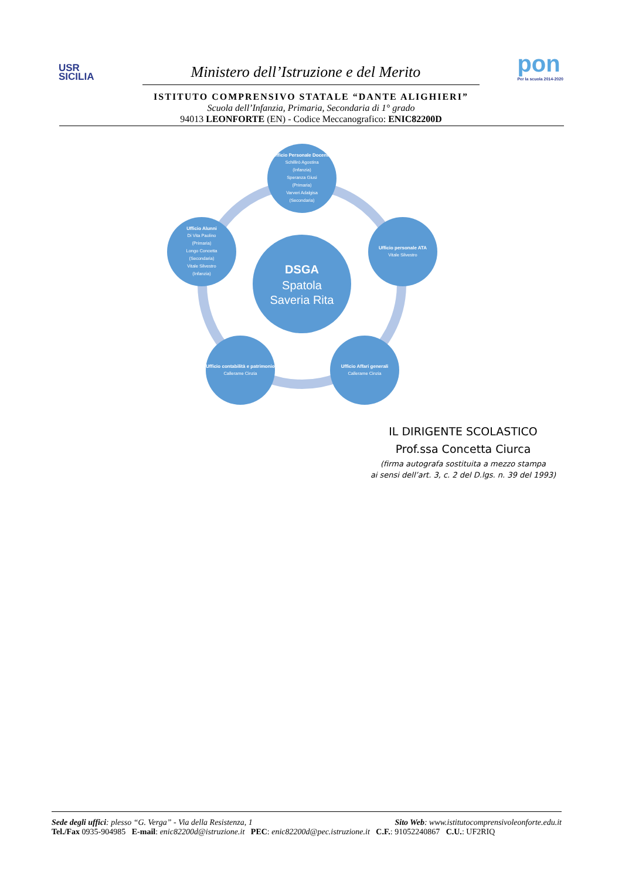USR
SICILIA
Ministero dell’Istruzione e del Merito
pon
Per la scuola 2014-2020
ISTITUTO COMPRENSIVO STATALE “DANTE ALIGHIERI”
Scuola dell’Infanzia, Primaria, Secondaria di 1° grado
94013 LEONFORTE (EN) - Codice Meccanografico: ENIC82200D
Ufficio Personale Docente
Schillirò Agostina
(Infanzia)
Speranza Giusi
(Primaria)
Varveri Adalgisa
(Secondaria)
Ufficio personale ATA
Vitale Silvestro
Ufficio Alunni
Di Vita Paolino
(Primaria)
Longo Concetta
(Secondaria)
Vitale Silvestro
(Infanzia)
DSGA
Spatola
Saveria Rita
Ufficio contabilità e patrimonio
Callerame Cinzia
Ufficio Affari generali
Callerame Cinzia
IL DIRIGENTE SCOLASTICO
Prof.ssa Concetta Ciurca
(firma autografa sostituita a mezzo stampa
ai sensi dell’art. 3, c. 2 del D.lgs. n. 39 del 1993)
Sede degli uffici: plesso “G. Verga” - Via della Resistenza, 1 Sito Web: www.istitutocomprensivoleonforte.edu.it
Tel./Fax 0935-904985 E-mail: enic82200d@istruzione.it PEC: enic82200d@pec.istruzione.it C.F.: 91052240867 C.U.: UF2RIQ